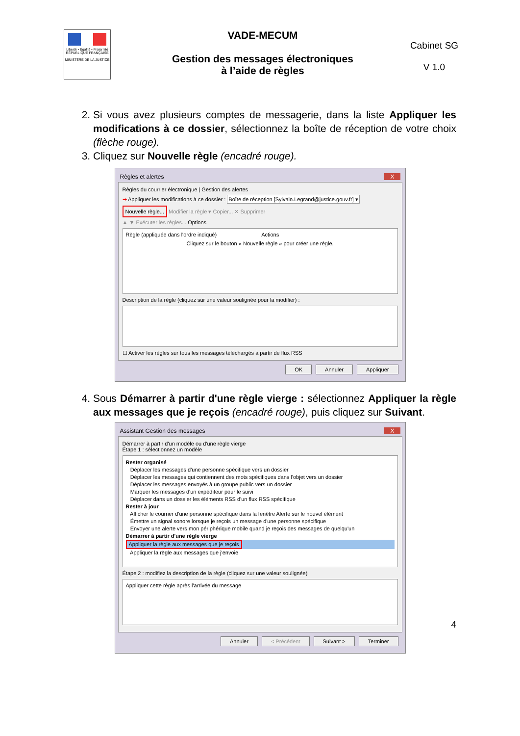Liberté • Égalité • Fraternité
RÉPUBLIQUE FRANÇAISE
MINISTÈRE DE LA JUSTICE
VADE-MECUM
Gestion des messages électroniques
à l’aide de règles
Cabinet SG
V 1.0
2. Si vous avez plusieurs comptes de messagerie, dans la liste Appliquer les modifications à ce dossier, sélectionnez la boîte de réception de votre choix (flèche rouge).
3. Cliquez sur Nouvelle règle (encadré rouge).
Règles et alertes X
Règles du courrier électronique | Gestion des alertes
➡ Appliquer les modifications à ce dossier : Boîte de réception [Sylvain.Legrand@justice.gouv.fr] ▾
Nouvelle règle... Modifier la règle ▾ Copier... ✕ Supprimer
▲ ▼ Exécuter les règles... Options
Règle (appliquée dans l'ordre indiqué) Actions
Cliquez sur le bouton « Nouvelle règle » pour créer une règle.
Description de la règle (cliquez sur une valeur soulignée pour la modifier) :
☐ Activer les règles sur tous les messages téléchargés à partir de flux RSS
OK Annuler Appliquer
4. Sous Démarrer à partir d'une règle vierge : sélectionnez Appliquer la règle aux messages que je reçois (encadré rouge), puis cliquez sur Suivant.
Assistant Gestion des messages X
Démarrer à partir d'un modèle ou d'une règle vierge
Étape 1 : sélectionnez un modèle
Rester organisé
Déplacer les messages d'une personne spécifique vers un dossier
Déplacer les messages qui contiennent des mots spécifiques dans l'objet vers un dossier
Déplacer les messages envoyés à un groupe public vers un dossier
Marquer les messages d'un expéditeur pour le suivi
Déplacer dans un dossier les éléments RSS d'un flux RSS spécifique
Rester à jour
Afficher le courrier d'une personne spécifique dans la fenêtre Alerte sur le nouvel élément
Émettre un signal sonore lorsque je reçois un message d'une personne spécifique
Envoyer une alerte vers mon périphérique mobile quand je reçois des messages de quelqu'un
Démarrer à partir d'une règle vierge
Appliquer la règle aux messages que je reçois
Appliquer la règle aux messages que j'envoie
Étape 2 : modifiez la description de la règle (cliquez sur une valeur soulignée)
Appliquer cette règle après l'arrivée du message
Annuler < Précédent Suivant > Terminer
4